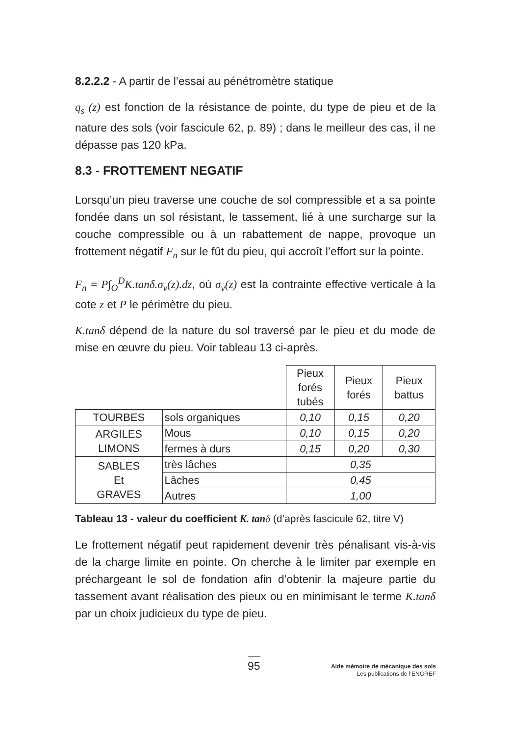8.2.2.2 - A partir de l’essai au pénétromètre statique
q<sub>s</sub> (z) est fonction de la résistance de pointe, du type de pieu et de la nature des sols (voir fascicule 62, p. 89) ; dans le meilleur des cas, il ne dépasse pas 120 kPa.
8.3 - FROTTEMENT NEGATIF
Lorsqu’un pieu traverse une couche de sol compressible et a sa pointe fondée dans un sol résistant, le tassement, lié à une surcharge sur la couche compressible ou à un rabattement de nappe, provoque un frottement négatif F<sub>n</sub> sur le fût du pieu, qui accroît l’effort sur la pointe.
F<sub>n</sub> = P∫<sub>O</sub><sup>D</sup>K.tanδ.σ<sub>v</sub>(z).dz, où σ<sub>v</sub>(z) est la contrainte effective verticale à la cote z et P le périmètre du pieu.
K.tanδ dépend de la nature du sol traversé par le pieu et du mode de mise en œuvre du pieu. Voir tableau 13 ci-après.
| | | Pieux forés tubés | Pieux forés | Pieux battus |
| TOURBES | sols organiques | 0,10 | 0,15 | 0,20 |
| ARGILES LIMONS | Mous | 0,10 | 0,15 | 0,20 |
| | fermes à durs | 0,15 | 0,20 | 0,30 |
| SABLES Et GRAVES | très lâches | 0,35 | | |
| | Lâches | 0,45 | | |
| | Autres | 1,00 | | |
Tableau 13 - valeur du coefficient K. tan δ (d’après fascicule 62, titre V)
Le frottement négatif peut rapidement devenir très pénalisant vis-à-vis de la charge limite en pointe. On cherche à le limiter par exemple en préchargeant le sol de fondation afin d’obtenir la majeure partie du tassement avant réalisation des pieux ou en minimisant le terme K.tanδ par un choix judicieux du type de pieu.
95
Aide mémoire de mécanique des sols
Les publications de l’ENGREF